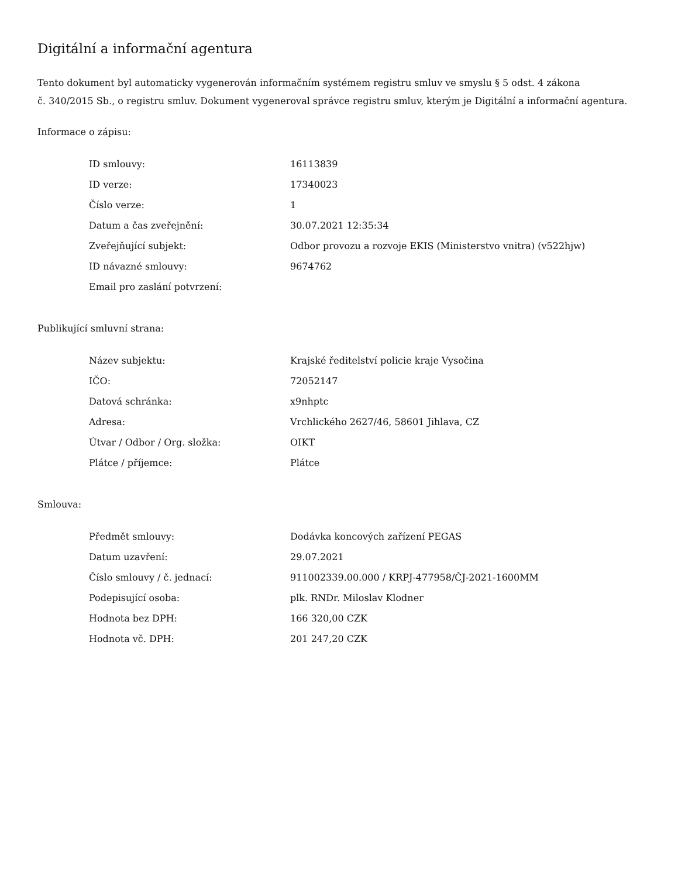Digitální a informační agentura
Tento dokument byl automaticky vygenerován informačním systémem registru smluv ve smyslu § 5 odst. 4 zákona
č. 340/2015 Sb., o registru smluv. Dokument vygeneroval správce registru smluv, kterým je Digitální a informační agentura.
Informace o zápisu:
| ID smlouvy: | 16113839 |
| ID verze: | 17340023 |
| Číslo verze: | 1 |
| Datum a čas zveřejnění: | 30.07.2021 12:35:34 |
| Zveřejňující subjekt: | Odbor provozu a rozvoje EKIS (Ministerstvo vnitra) (v522hjw) |
| ID návazné smlouvy: | 9674762 |
| Email pro zaslání potvrzení: | |
Publikující smluvní strana:
| Název subjektu: | Krajské ředitelství policie kraje Vysočina |
| IČO: | 72052147 |
| Datová schránka: | x9nhptc |
| Adresa: | Vrchlického 2627/46, 58601 Jihlava, CZ |
| Útvar / Odbor / Org. složka: | OIKT |
| Plátce / příjemce: | Plátce |
Smlouva:
| Předmět smlouvy: | Dodávka koncových zařízení PEGAS |
| Datum uzavření: | 29.07.2021 |
| Číslo smlouvy / č. jednací: | 911002339.00.000 / KRPJ-477958/ČJ-2021-1600MM |
| Podepisující osoba: | plk. RNDr. Miloslav Klodner |
| Hodnota bez DPH: | 166 320,00 CZK |
| Hodnota vč. DPH: | 201 247,20 CZK |